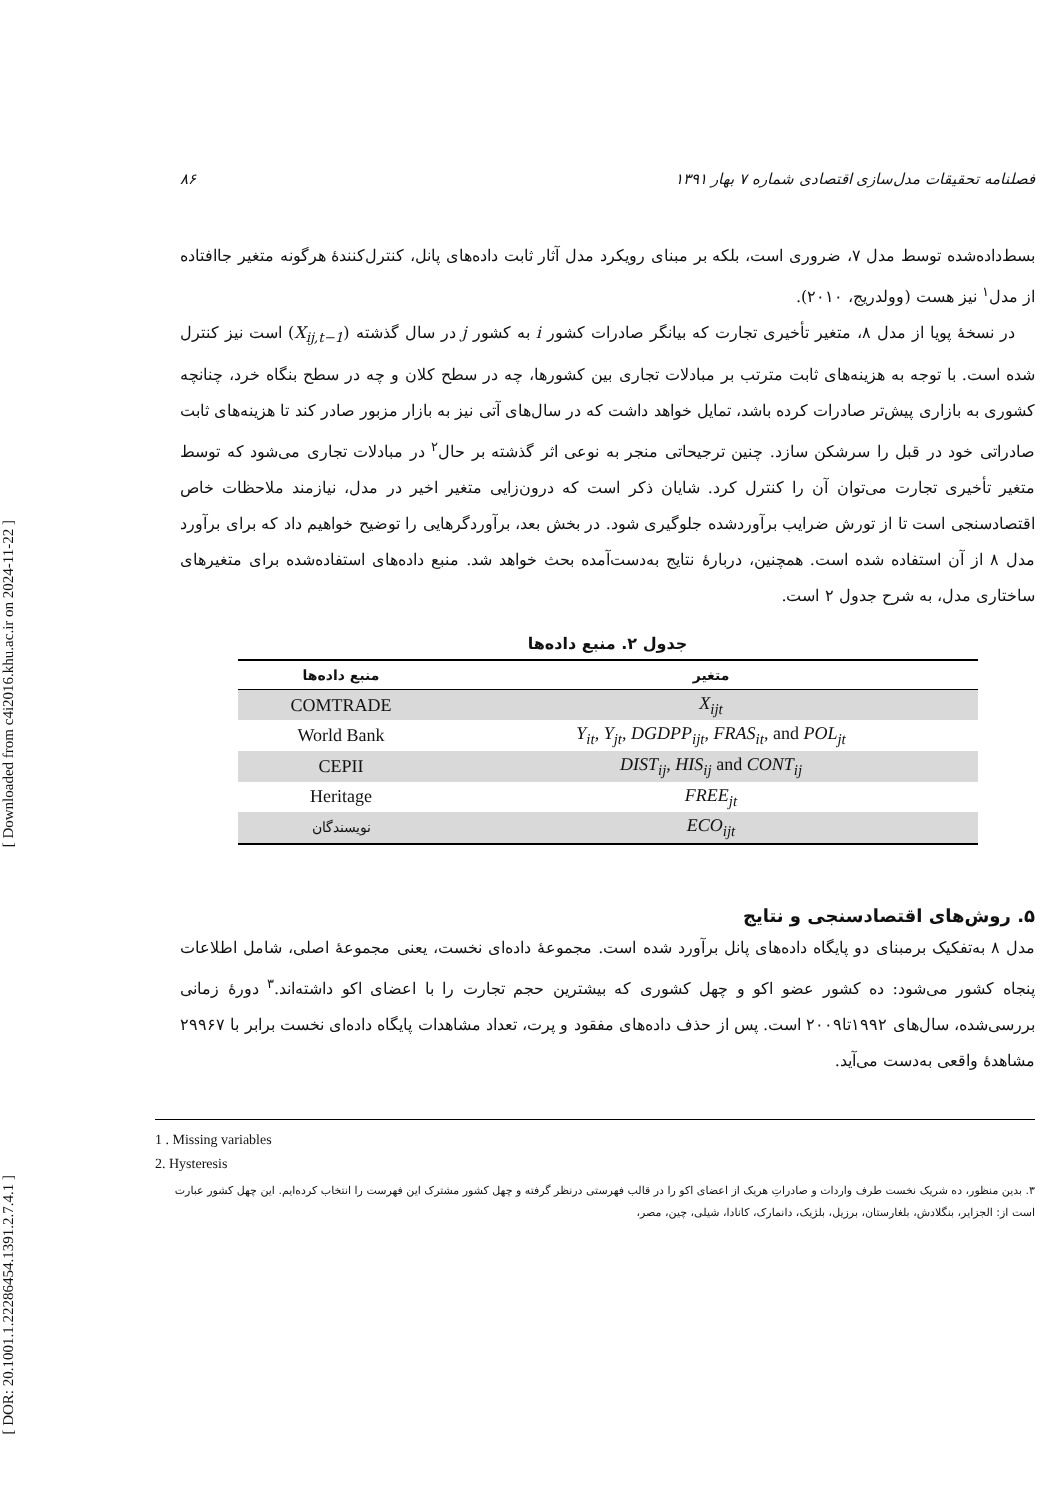[ Downloaded from c4i2016.khu.ac.ir on 2024-11-22 ]
[ DOR: 20.1001.1.22286454.1391.2.7.4.1 ]
فصلنامه تحقیقات مدل‌سازی اقتصادی شماره ۷ بهار ۱۳۹۱ ۸۶
بسط‌داده‌شده توسط مدل ۷، ضروری است، بلکه بر مبنای رویکرد مدل آثار ثابت داده‌های پانل، کنترل‌کنندهٔ هرگونه متغیر جاافتاده از مدل<sup>۱</sup> نیز هست (وولدریج، ۲۰۱۰).
در نسخهٔ پویا از مدل ۸، متغیر تأخیری تجارت که بیانگر صادرات کشور i به کشور j در سال گذشته (X<sub>ij,t−1</sub>) است نیز کنترل شده است. با توجه به هزینه‌های ثابت مترتب بر مبادلات تجاری بین کشورها، چه در سطح کلان و چه در سطح بنگاه خرد، چنانچه کشوری به بازاری پیش‌تر صادرات کرده باشد، تمایل خواهد داشت که در سال‌های آتی نیز به بازار مزبور صادر کند تا هزینه‌های ثابت صادراتی خود در قبل را سرشکن سازد. چنین ترجیحاتی منجر به نوعی اثر گذشته بر حال<sup>۲</sup> در مبادلات تجاری می‌شود که توسط متغیر تأخیری تجارت می‌توان آن را کنترل کرد. شایان ذکر است که درون‌زایی متغیر اخیر در مدل، نیازمند ملاحظات خاص اقتصادسنجی است تا از تورش ضرایب برآوردشده جلوگیری شود. در بخش بعد، برآوردگرهایی را توضیح خواهیم داد که برای برآورد مدل ۸ از آن استفاده شده است. همچنین، دربارهٔ نتایج به‌دست‌آمده بحث خواهد شد. منبع داده‌های استفاده‌شده برای متغیرهای ساختاری مدل، به شرح جدول ۲ است.
جدول ۲. منبع داده‌ها
| متغیر | منبع داده‌ها |
| --- | --- |
| X<sub>ijt</sub> | COMTRADE |
| Y<sub>it</sub> , Y<sub>jt</sub> , DGDPP<sub>ijt</sub> , FRAS<sub>it</sub> , and POL<sub>jt</sub> | World Bank |
| DIST<sub>ij</sub> , HIS<sub>ij</sub> and CONT<sub>ij</sub> | CEPII |
| FREE<sub>jt</sub> | Heritage |
| ECO<sub>ijt</sub> | نویسندگان |
۵. روش‌های اقتصادسنجی و نتایج
مدل ۸ به‌تفکیک برمبنای دو پایگاه داده‌های پانل برآورد شده است. مجموعهٔ داده‌ای نخست، یعنی مجموعهٔ اصلی، شامل اطلاعات پنجاه کشور می‌شود: ده کشور عضو اکو و چهل کشوری که بیشترین حجم تجارت را با اعضای اکو داشته‌اند.<sup>۳</sup> دورهٔ زمانی بررسی‌شده، سال‌های ۱۹۹۲تا۲۰۰۹ است. پس از حذف داده‌های مفقود و پرت، تعداد مشاهدات پایگاه داده‌ای نخست برابر با ۲۹۹۶۷ مشاهدهٔ واقعی به‌دست می‌آید.
1 . Missing variables
2. Hysteresis
۳. بدین منظور، ده شریک نخست طرف واردات و صادراتِ هریک از اعضای اکو را در قالب فهرستی درنظر گرفته و چهل کشور مشترک این فهرست را انتخاب کرده‌ایم. این چهل کشور عبارت است از: الجزایر، بنگلادش، بلغارستان، برزیل، بلژیک، دانمارک، کانادا، شیلی، چین، مصر،